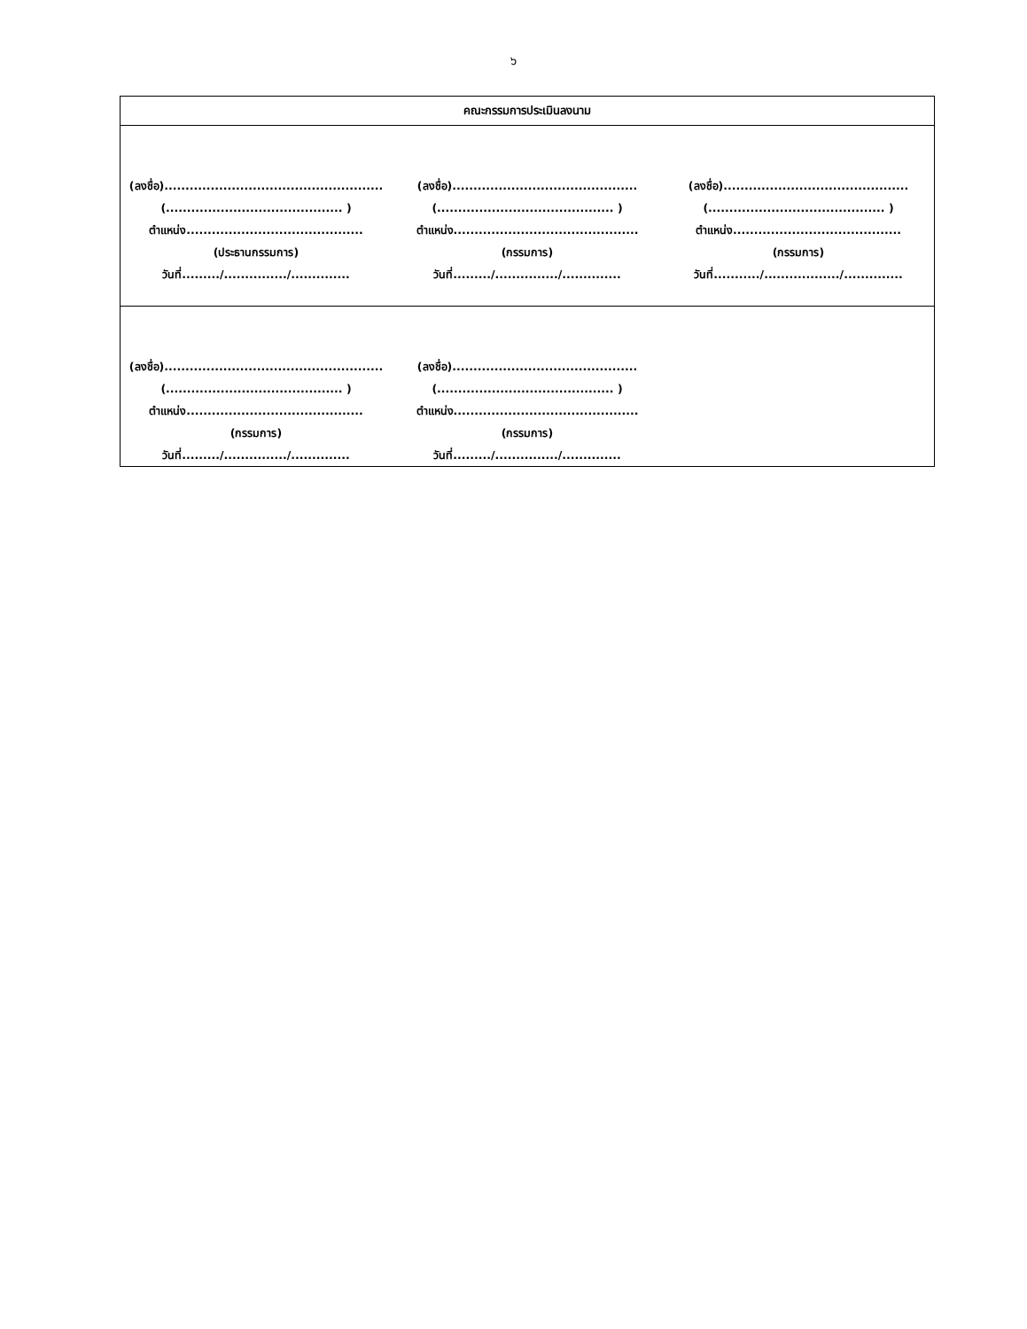๖
| คณะกรรมการประเมินลงนาม |
| --- |
| (ลงชื่อ).................................................... (.......................................... ) ตำแหน่ง.......................................... (ประธานกรรมการ) วันที่........./.............../.............. (ลงชื่อ)............................................ (.......................................... ) ตำแหน่ง............................................ (กรรมการ) วันที่........./.............../.............. (ลงชื่อ)............................................ (.......................................... ) ตำแหน่ง........................................ (กรรมการ) วันที่.........../................../.............. |
| (ลงชื่อ).................................................... (.......................................... ) ตำแหน่ง.......................................... (กรรมการ) วันที่........./.............../.............. (ลงชื่อ)............................................ (.......................................... ) ตำแหน่ง............................................ (กรรมการ) วันที่........./.............../.............. |